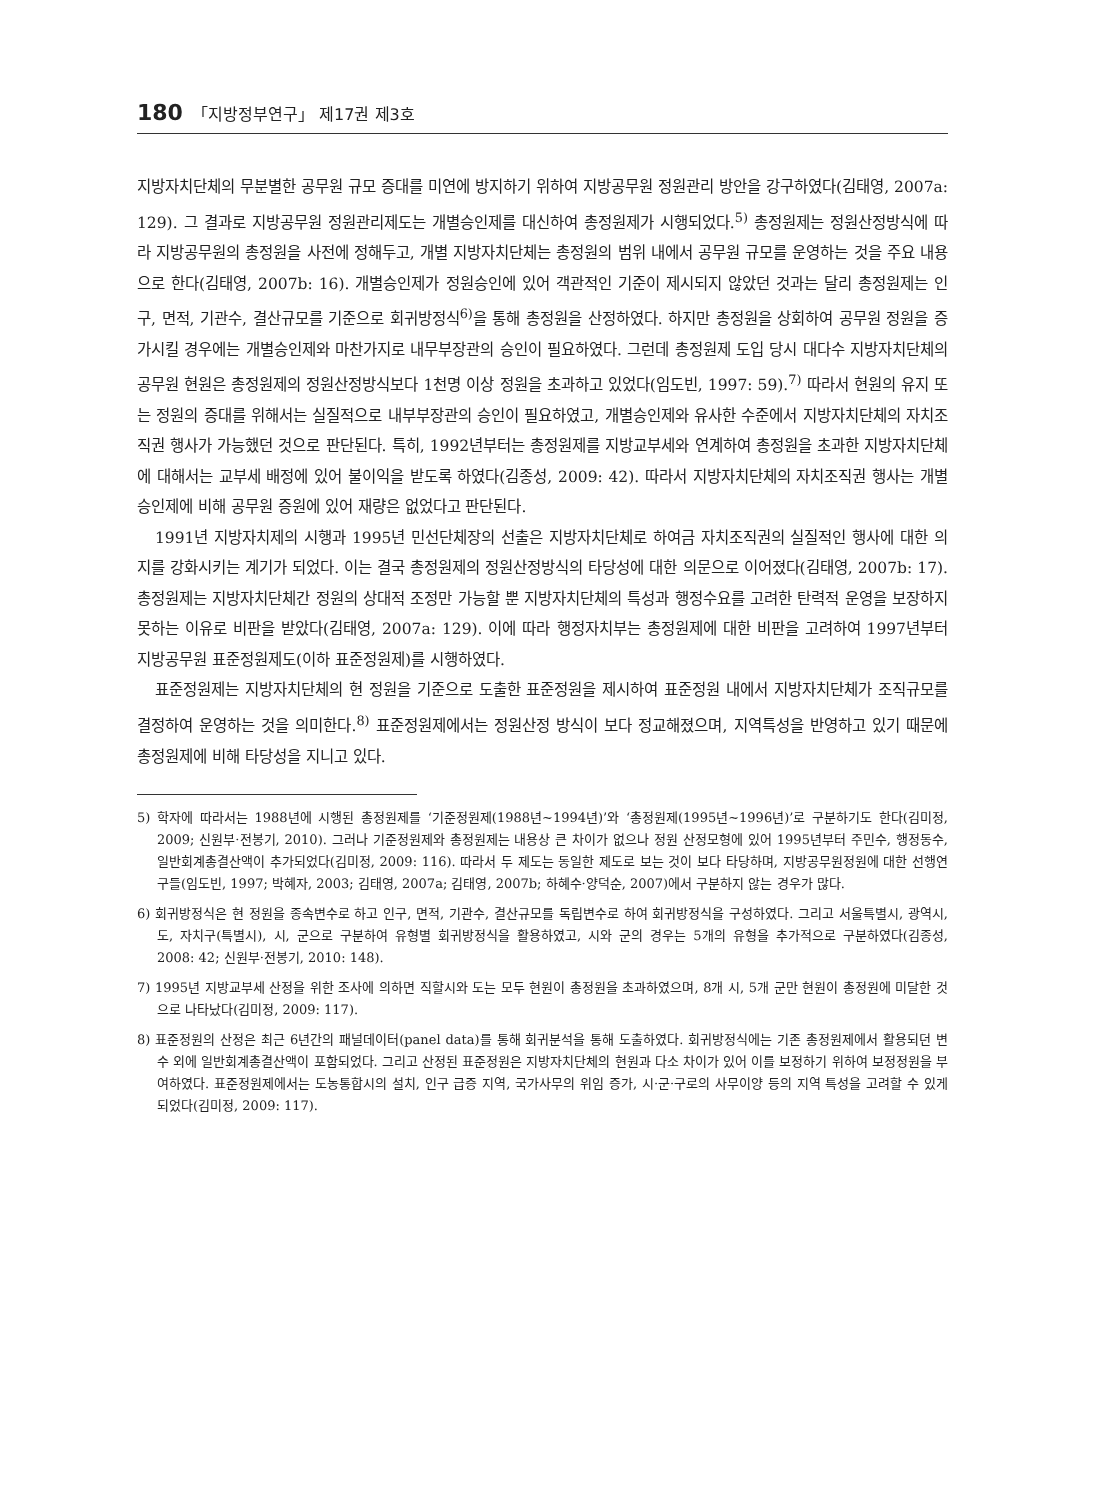180 「지방정부연구」 제17권 제3호
지방자치단체의 무분별한 공무원 규모 증대를 미연에 방지하기 위하여 지방공무원 정원관리 방안을 강구하였다(김태영, 2007a: 129). 그 결과로 지방공무원 정원관리제도는 개별승인제를 대신하여 총정원제가 시행되었다.<sup>5)</sup> 총정원제는 정원산정방식에 따라 지방공무원의 총정원을 사전에 정해두고, 개별 지방자치단체는 총정원의 범위 내에서 공무원 규모를 운영하는 것을 주요 내용으로 한다(김태영, 2007b: 16). 개별승인제가 정원승인에 있어 객관적인 기준이 제시되지 않았던 것과는 달리 총정원제는 인구, 면적, 기관수, 결산규모를 기준으로 회귀방정식<sup>6)</sup>을 통해 총정원을 산정하였다. 하지만 총정원을 상회하여 공무원 정원을 증가시킬 경우에는 개별승인제와 마찬가지로 내무부장관의 승인이 필요하였다. 그런데 총정원제 도입 당시 대다수 지방자치단체의 공무원 현원은 총정원제의 정원산정방식보다 1천명 이상 정원을 초과하고 있었다(임도빈, 1997: 59).<sup>7)</sup> 따라서 현원의 유지 또는 정원의 증대를 위해서는 실질적으로 내부부장관의 승인이 필요하였고, 개별승인제와 유사한 수준에서 지방자치단체의 자치조직권 행사가 가능했던 것으로 판단된다. 특히, 1992년부터는 총정원제를 지방교부세와 연계하여 총정원을 초과한 지방자치단체에 대해서는 교부세 배정에 있어 불이익을 받도록 하였다(김종성, 2009: 42). 따라서 지방자치단체의 자치조직권 행사는 개별승인제에 비해 공무원 증원에 있어 재량은 없었다고 판단된다.
1991년 지방자치제의 시행과 1995년 민선단체장의 선출은 지방자치단체로 하여금 자치조직권의 실질적인 행사에 대한 의지를 강화시키는 계기가 되었다. 이는 결국 총정원제의 정원산정방식의 타당성에 대한 의문으로 이어졌다(김태영, 2007b: 17). 총정원제는 지방자치단체간 정원의 상대적 조정만 가능할 뿐 지방자치단체의 특성과 행정수요를 고려한 탄력적 운영을 보장하지 못하는 이유로 비판을 받았다(김태영, 2007a: 129). 이에 따라 행정자치부는 총정원제에 대한 비판을 고려하여 1997년부터 지방공무원 표준정원제도(이하 표준정원제)를 시행하였다.
표준정원제는 지방자치단체의 현 정원을 기준으로 도출한 표준정원을 제시하여 표준정원 내에서 지방자치단체가 조직규모를 결정하여 운영하는 것을 의미한다.<sup>8)</sup> 표준정원제에서는 정원산정 방식이 보다 정교해졌으며, 지역특성을 반영하고 있기 때문에 총정원제에 비해 타당성을 지니고 있다.
5) 학자에 따라서는 1988년에 시행된 총정원제를 ‘기준정원제(1988년~1994년)’와 ‘총정원제(1995년~1996년)’로 구분하기도 한다(김미정, 2009; 신원부·전봉기, 2010). 그러나 기준정원제와 총정원제는 내용상 큰 차이가 없으나 정원 산정모형에 있어 1995년부터 주민수, 행정동수, 일반회계총결산액이 추가되었다(김미정, 2009: 116). 따라서 두 제도는 동일한 제도로 보는 것이 보다 타당하며, 지방공무원정원에 대한 선행연구들(임도빈, 1997; 박혜자, 2003; 김태영, 2007a; 김태영, 2007b; 하혜수·양덕순, 2007)에서 구분하지 않는 경우가 많다.
6) 회귀방정식은 현 정원을 종속변수로 하고 인구, 면적, 기관수, 결산규모를 독립변수로 하여 회귀방정식을 구성하였다. 그리고 서울특별시, 광역시, 도, 자치구(특별시), 시, 군으로 구분하여 유형별 회귀방정식을 활용하였고, 시와 군의 경우는 5개의 유형을 추가적으로 구분하였다(김종성, 2008: 42; 신원부·전봉기, 2010: 148).
7) 1995년 지방교부세 산정을 위한 조사에 의하면 직할시와 도는 모두 현원이 총정원을 초과하였으며, 8개 시, 5개 군만 현원이 총정원에 미달한 것으로 나타났다(김미정, 2009: 117).
8) 표준정원의 산정은 최근 6년간의 패널데이터(panel data)를 통해 회귀분석을 통해 도출하였다. 회귀방정식에는 기존 총정원제에서 활용되던 변수 외에 일반회계총결산액이 포함되었다. 그리고 산정된 표준정원은 지방자치단체의 현원과 다소 차이가 있어 이를 보정하기 위하여 보정정원을 부여하였다. 표준정원제에서는 도농통합시의 설치, 인구 급증 지역, 국가사무의 위임 증가, 시·군·구로의 사무이양 등의 지역 특성을 고려할 수 있게 되었다(김미정, 2009: 117).